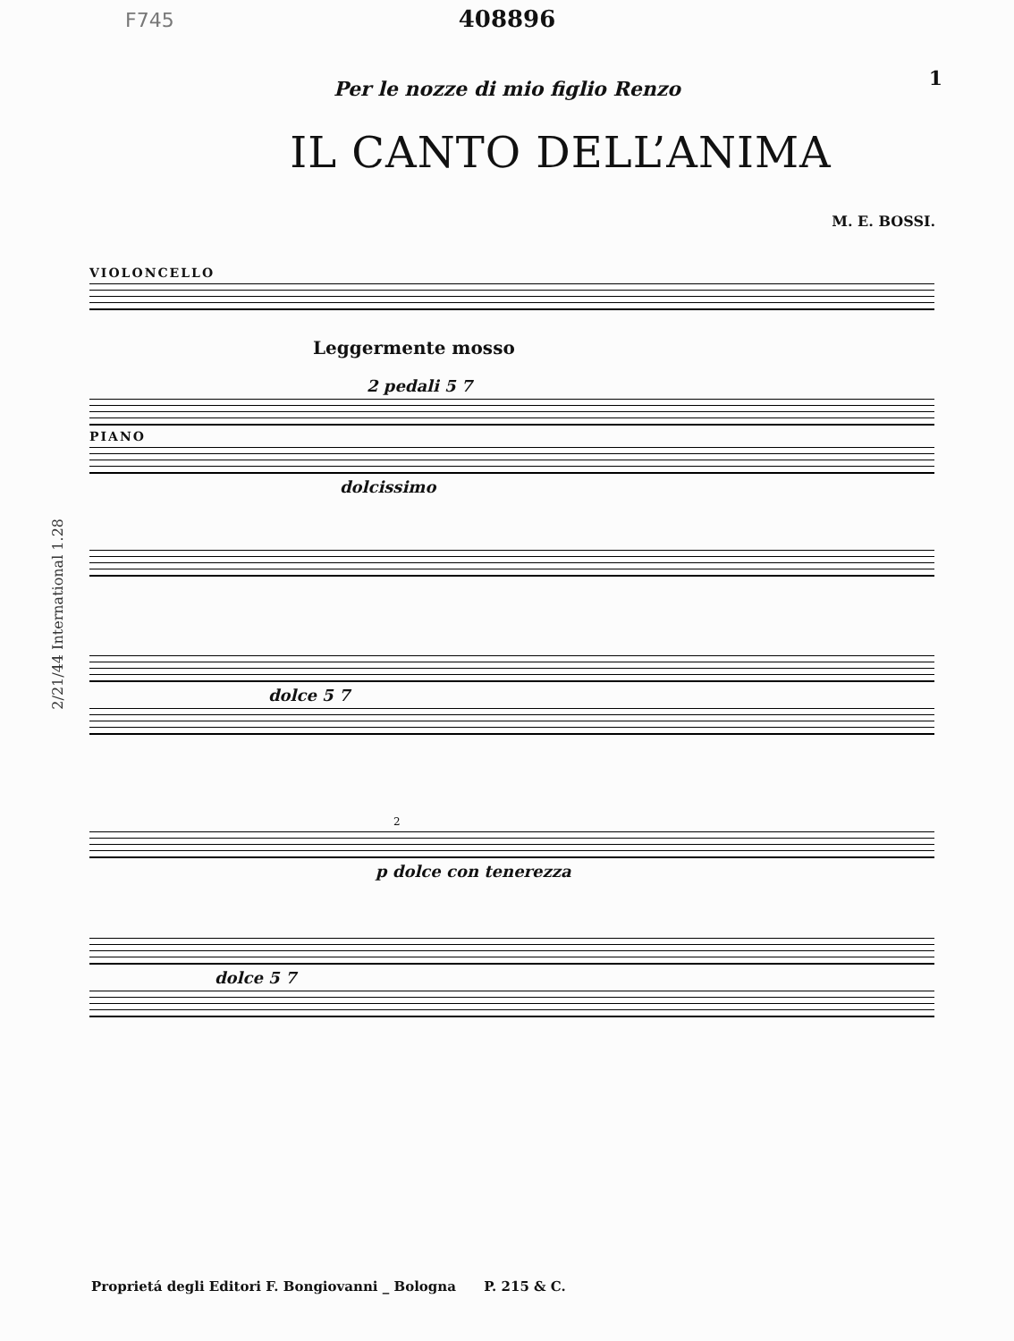F745
408896
1
Per le nozze di mio figlio Renzo
IL CANTO DELL’ANIMA
M. E. BOSSI.
VIOLONCELLO
Leggermente mosso
2 pedali 5 7
PIANO
dolcissimo
2/21/44 International 1.28
dolce 5 7
2
p dolce con tenerezza
dolce 5 7
Proprietá degli Editori F. Bongiovanni _ Bologna P. 215 & C.